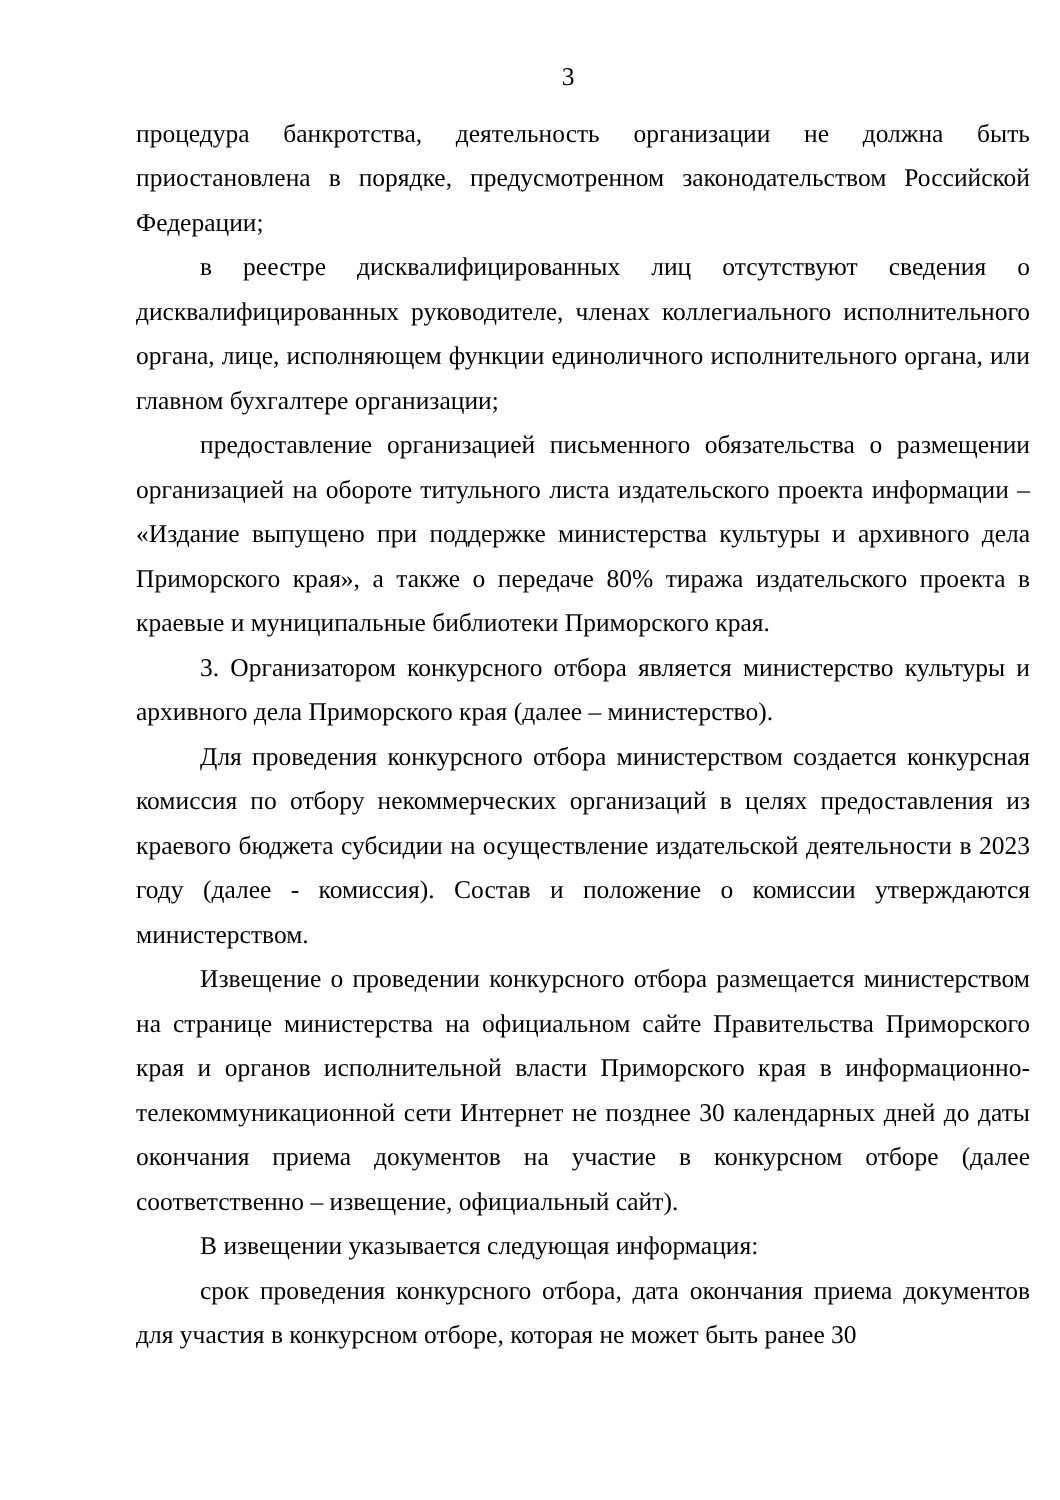3
процедура банкротства, деятельность организации не должна быть приостановлена в порядке, предусмотренном законодательством Российской Федерации;
в реестре дисквалифицированных лиц отсутствуют сведения о дисквалифицированных руководителе, членах коллегиального исполнительного органа, лице, исполняющем функции единоличного исполнительного органа, или главном бухгалтере организации;
предоставление организацией письменного обязательства о размещении организацией на обороте титульного листа издательского проекта информации – «Издание выпущено при поддержке министерства культуры и архивного дела Приморского края», а также о передаче 80% тиража издательского проекта в краевые и муниципальные библиотеки Приморского края.
3. Организатором конкурсного отбора является министерство культуры и архивного дела Приморского края (далее – министерство).
Для проведения конкурсного отбора министерством создается конкурсная комиссия по отбору некоммерческих организаций в целях предоставления из краевого бюджета субсидии на осуществление издательской деятельности в 2023 году (далее - комиссия). Состав и положение о комиссии утверждаются министерством.
Извещение о проведении конкурсного отбора размещается министерством на странице министерства на официальном сайте Правительства Приморского края и органов исполнительной власти Приморского края в информационно-телекоммуникационной сети Интернет не позднее 30 календарных дней до даты окончания приема документов на участие в конкурсном отборе (далее соответственно – извещение, официальный сайт).
В извещении указывается следующая информация:
срок проведения конкурсного отбора, дата окончания приема документов для участия в конкурсном отборе, которая не может быть ранее 30